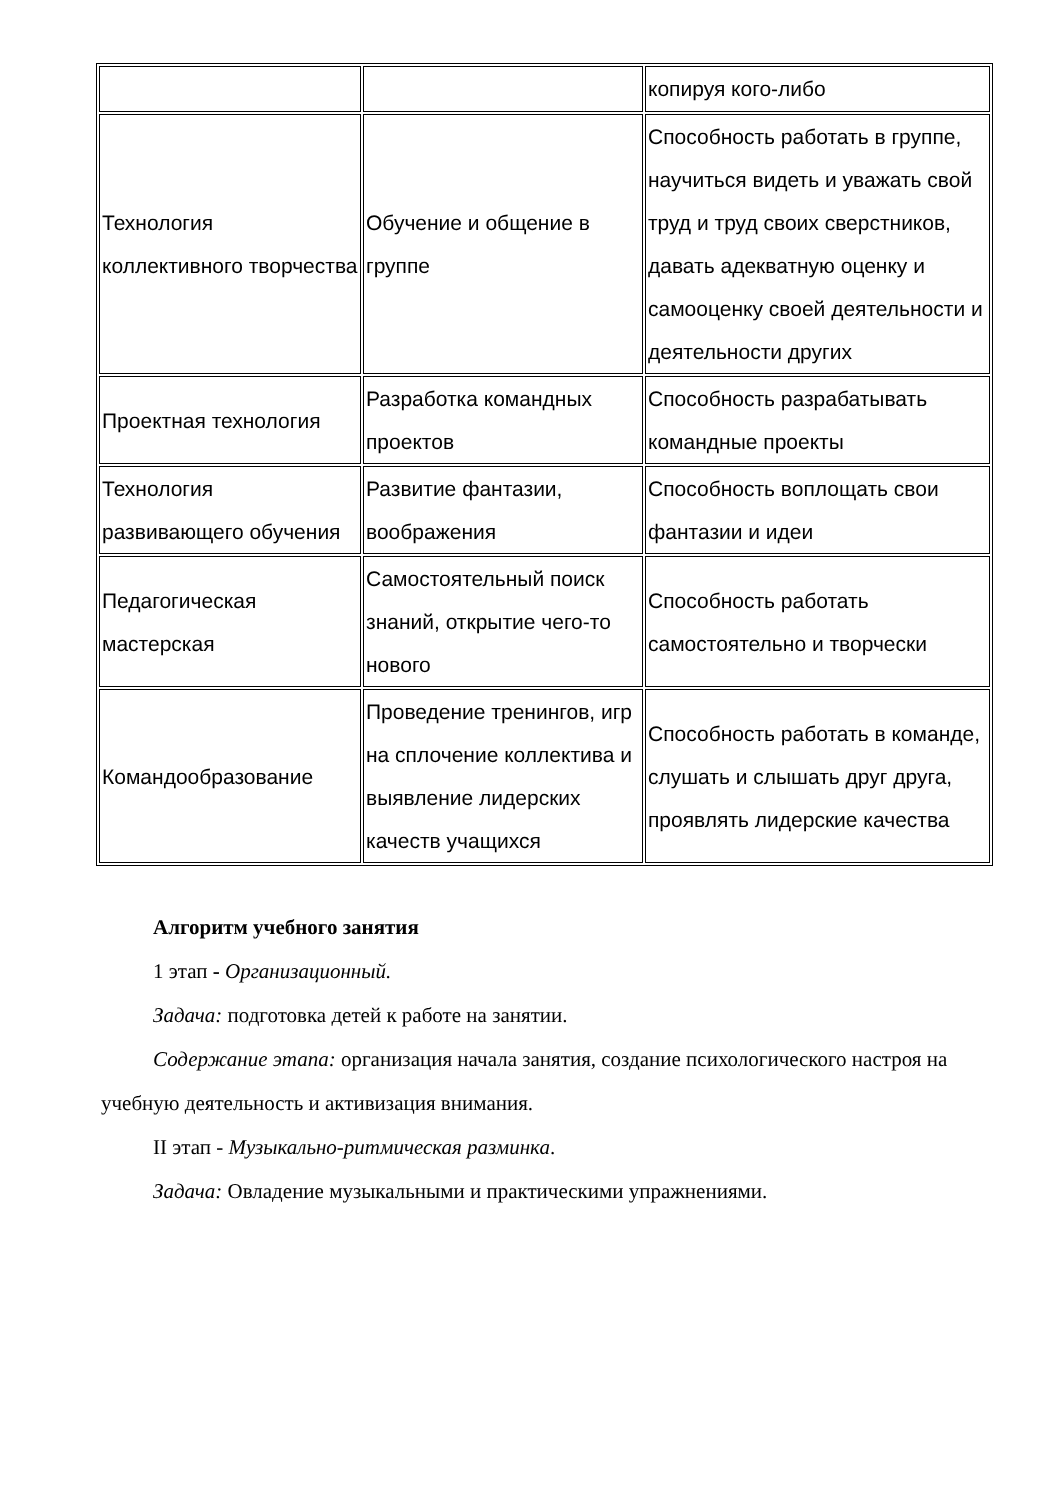| | | копируя кого-либо |
| Технология коллективного творчества | Обучение и общение в группе | Способность работать в группе, научиться видеть и уважать свой труд и труд своих сверстников, давать адекватную оценку и самооценку своей деятельности и деятельности других |
| Проектная технология | Разработка командных проектов | Способность разрабатывать командные проекты |
| Технология развивающего обучения | Развитие фантазии, воображения | Способность воплощать свои фантазии и идеи |
| Педагогическая мастерская | Самостоятельный поиск знаний, открытие чего-то нового | Способность работать самостоятельно и творчески |
| Командообразование | Проведение тренингов, игр на сплочение коллектива и выявление лидерских качеств учащихся | Способность работать в команде, слушать и слышать друг друга, проявлять лидерские качества |
Алгоритм учебного занятия
1 этап - Организационный.
Задача: подготовка детей к работе на занятии.
Содержание этапа: организация начала занятия, создание психологического настроя на учебную деятельность и активизация внимания.
II этап - Музыкально-ритмическая разминка.
Задача: Овладение музыкальными и практическими упражнениями.